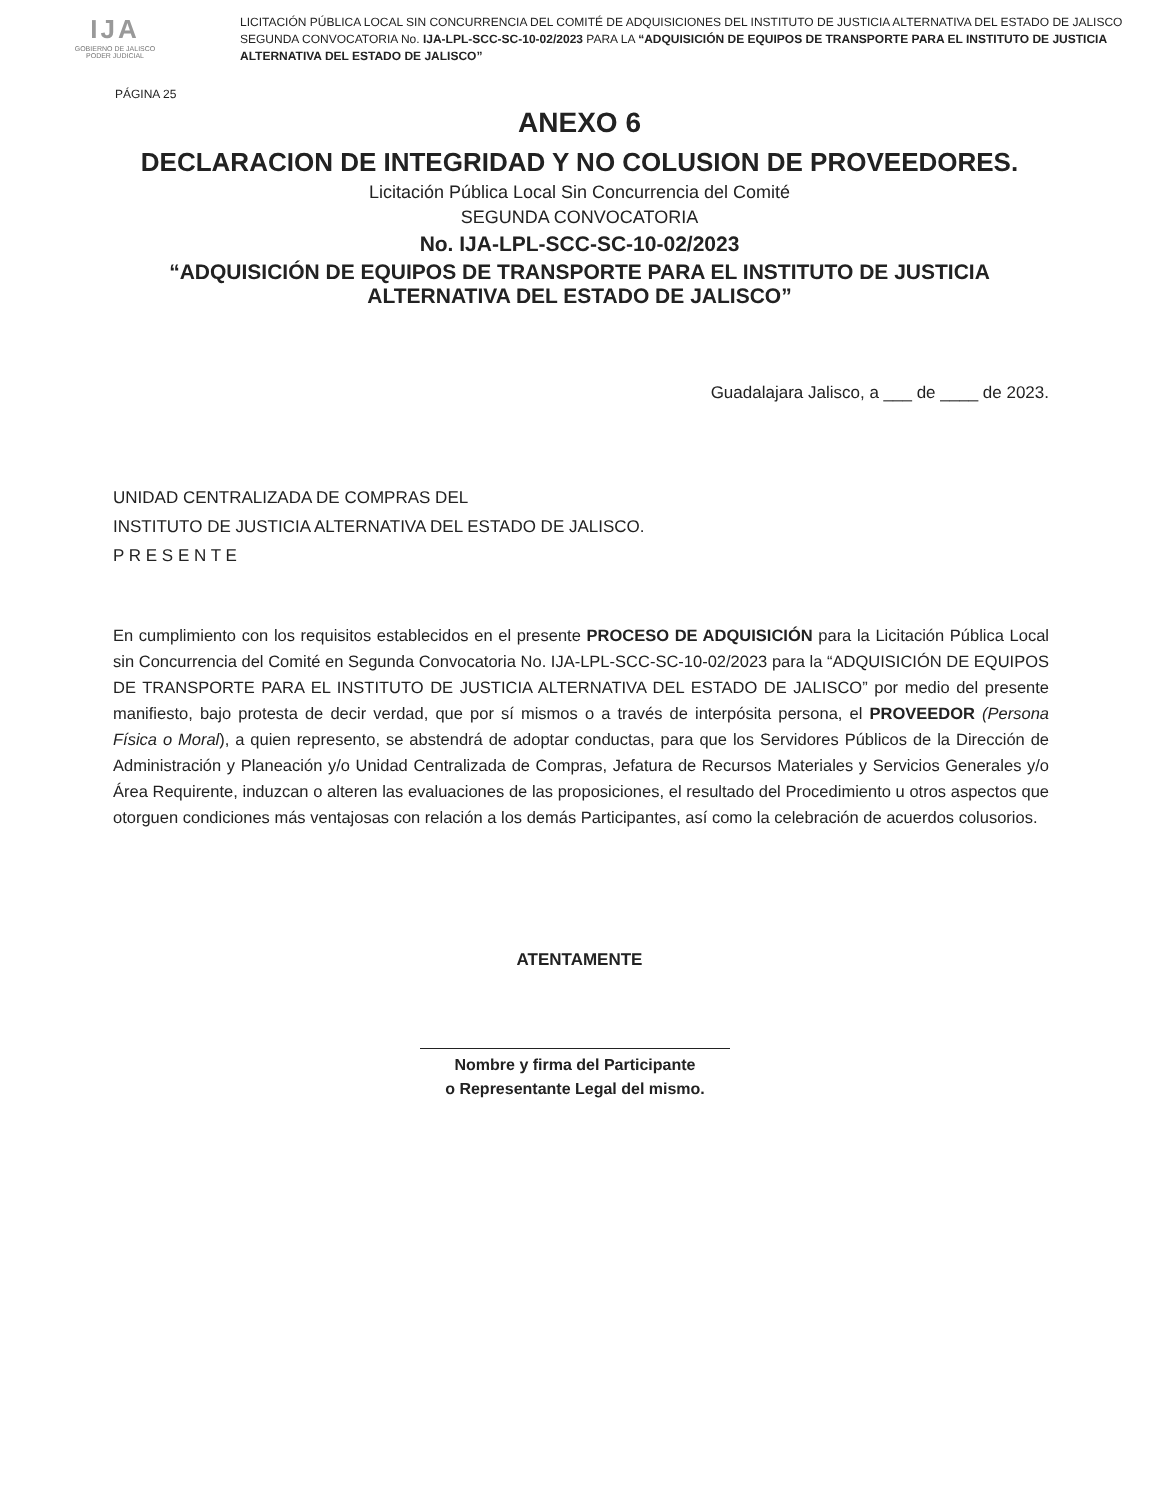IJA
GOBIERNO DE JALISCO
PODER JUDICIAL
LICITACIÓN PÚBLICA LOCAL SIN CONCURRENCIA DEL COMITÉ DE ADQUISICIONES DEL INSTITUTO DE JUSTICIA ALTERNATIVA DEL ESTADO DE JALISCO SEGUNDA CONVOCATORIA No. IJA-LPL-SCC-SC-10-02/2023 PARA LA “ADQUISICIÓN DE EQUIPOS DE TRANSPORTE PARA EL INSTITUTO DE JUSTICIA ALTERNATIVA DEL ESTADO DE JALISCO”
PÁGINA 25
ANEXO 6
DECLARACION DE INTEGRIDAD Y NO COLUSION DE PROVEEDORES.
Licitación Pública Local Sin Concurrencia del Comité
SEGUNDA CONVOCATORIA
No. IJA-LPL-SCC-SC-10-02/2023
“ADQUISICIÓN DE EQUIPOS DE TRANSPORTE PARA EL INSTITUTO DE JUSTICIA
ALTERNATIVA DEL ESTADO DE JALISCO”
Guadalajara Jalisco, a ___ de ____ de 2023.
UNIDAD CENTRALIZADA DE COMPRAS DEL
INSTITUTO DE JUSTICIA ALTERNATIVA DEL ESTADO DE JALISCO.
P R E S E N T E
En cumplimiento con los requisitos establecidos en el presente PROCESO DE ADQUISICIÓN para la Licitación Pública Local sin Concurrencia del Comité en Segunda Convocatoria No. IJA-LPL-SCC-SC-10-02/2023 para la “ADQUISICIÓN DE EQUIPOS DE TRANSPORTE PARA EL INSTITUTO DE JUSTICIA ALTERNATIVA DEL ESTADO DE JALISCO” por medio del presente manifiesto, bajo protesta de decir verdad, que por sí mismos o a través de interpósita persona, el PROVEEDOR (Persona Física o Moral), a quien represento, se abstendrá de adoptar conductas, para que los Servidores Públicos de la Dirección de Administración y Planeación y/o Unidad Centralizada de Compras, Jefatura de Recursos Materiales y Servicios Generales y/o Área Requirente, induzcan o alteren las evaluaciones de las proposiciones, el resultado del Procedimiento u otros aspectos que otorguen condiciones más ventajosas con relación a los demás Participantes, así como la celebración de acuerdos colusorios.
ATENTAMENTE
Nombre y firma del Participante
o Representante Legal del mismo.